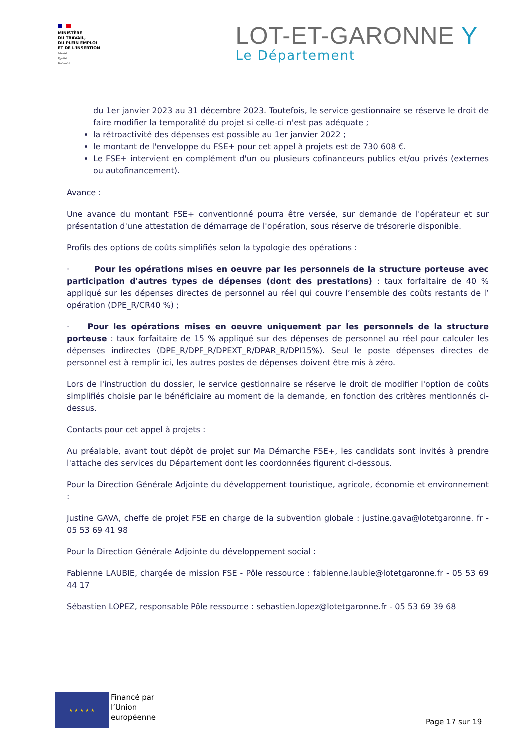MINISTÈRE
DU TRAVAIL,
DU PLEIN EMPLOI
ET DE L'INSERTION
Liberté
Égalité
Fraternité
LOT-ET-GARONNE Y
Le Département
du 1er janvier 2023 au 31 décembre 2023. Toutefois, le service gestionnaire se réserve le droit de faire modifier la temporalité du projet si celle-ci n'est pas adéquate ;
la rétroactivité des dépenses est possible au 1er janvier 2022 ;
le montant de l'enveloppe du FSE+ pour cet appel à projets est de 730 608 €.
Le FSE+ intervient en complément d'un ou plusieurs cofinanceurs publics et/ou privés (externes ou autofinancement).
Avance :
Une avance du montant FSE+ conventionné pourra être versée, sur demande de l'opérateur et sur présentation d'une attestation de démarrage de l'opération, sous réserve de trésorerie disponible.
Profils des options de coûts simplifiés selon la typologie des opérations :
· Pour les opérations mises en oeuvre par les personnels de la structure porteuse avec participation d'autres types de dépenses (dont des prestations) : taux forfaitaire de 40 % appliqué sur les dépenses directes de personnel au réel qui couvre l’ensemble des coûts restants de l’ opération (DPE_R/CR40 %) ;
· Pour les opérations mises en oeuvre uniquement par les personnels de la structure porteuse : taux forfaitaire de 15 % appliqué sur des dépenses de personnel au réel pour calculer les dépenses indirectes (DPE_R/DPF_R/DPEXT_R/DPAR_R/DPI15%). Seul le poste dépenses directes de personnel est à remplir ici, les autres postes de dépenses doivent être mis à zéro.
Lors de l'instruction du dossier, le service gestionnaire se réserve le droit de modifier l'option de coûts simplifiés choisie par le bénéficiaire au moment de la demande, en fonction des critères mentionnés ci-dessus.
Contacts pour cet appel à projets :
Au préalable, avant tout dépôt de projet sur Ma Démarche FSE+, les candidats sont invités à prendre l'attache des services du Département dont les coordonnées figurent ci-dessous.
Pour la Direction Générale Adjointe du développement touristique, agricole, économie et environnement :
Justine GAVA, cheffe de projet FSE en charge de la subvention globale : justine.gava@lotetgaronne. fr - 05 53 69 41 98
Pour la Direction Générale Adjointe du développement social :
Fabienne LAUBIE, chargée de mission FSE - Pôle ressource : fabienne.laubie@lotetgaronne.fr - 05 53 69 44 17
Sébastien LOPEZ, responsable Pôle ressource : sebastien.lopez@lotetgaronne.fr - 05 53 69 39 68
★ ★ ★ ★ ★
Financé par
l’Union
européenne
Page 17 sur 19